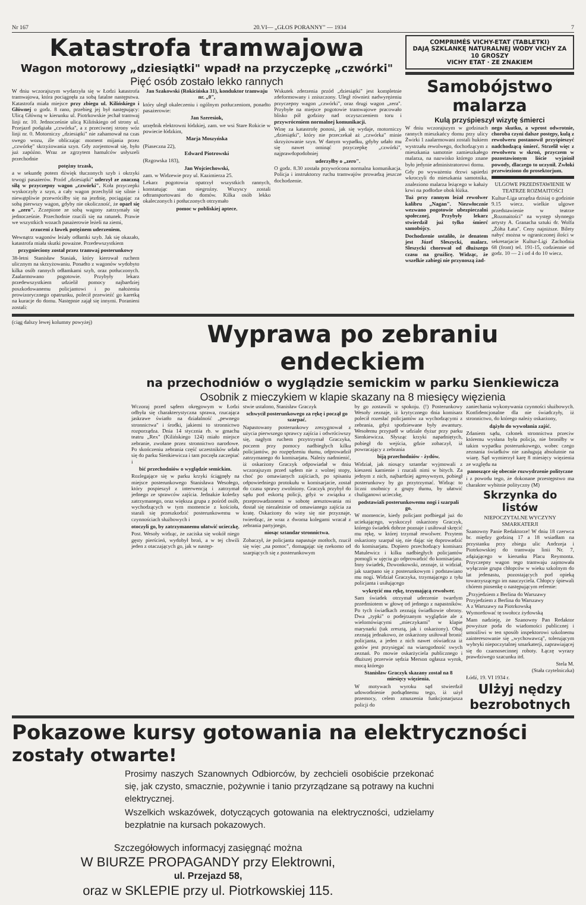Nr 167 20.VI— „GŁOS PORANNY" — 1934 7
Katastrofa tramwajowa
Wagon motorowy „dziesiątki" wpadł na przyczepkę „czwórki"
Pięć osób zostało lekko rannych
W dniu wczorajszym wydarzyła się w Łodzi katastrofa tramwajowa, która pociągnęła za sobą fatalne następstwa. Katastrofa miała miejsce przy zbiegu ul. Kilińskiego i Głównej o godz. 8 rano, przebieg jej był następujący: Ulicą Główną w kierunku ul. Piotrkowskie jechał tramwaj linji nr. 10. Jednocześnie ulicą Kilińskiego od strony ul. Przejazd podążała „czwórka", a z przeciwnej strony wóz linji nr. 0. Motorniczy „dziesiątki" nie zahamował na czas swego wozu, źle obliczając moment mijania przez „czwórkę" skrzyżowania szyn. Gdy zorjentował się, było już zapóźno. Wraz ze zgrzytem hamulców usłyszeli przechodnie
potężny trzask,
a w sekundę potem dźwięk tłuczonych szyb i okrzyki trwogi pasażerów. Przód „dziesiątki" uderzył ze znaczną siłą w przyczepny wagon „czwórki". Koła przyczepki wyskoczyły z szyn, a cały wagon przechylił się silnie i niewątpliwie przewróciłby się na jezdnię, pociągając za sobą pierwszy wagon, gdyby nie okoliczność, że oparł się o „zero". Zczepione ze sobą wagony zatrzymały się jednocześnie. Przechodnie rzucili się na ratunek. Prawie we wszystkich wozach pasażerowie leżeli na ziemi,
zrzuceni z ławek potężnem uderzeniem.
Wewnątrz wagonów leżały odłamki szyb. Jak się okazało, katastrofa miała skutki poważne. Przedewszystkiem
przygnieciony został przez tramwaj posterunkowy
38-letni Stanisław Stasiak, który kierował ruchem ulicznym na skrzyżowaniu. Ponadto z wagonów wydobyto kilka osób rannych odłamkami szyb, oraz potłuczonych. Zaalarmowano pogotowie. Przybyły lekarz przedewszystkiem udzielił pomocy najbardziej poszkodowanemu policjantowi i po nałożeniu prowizorycznego opatrunku, polecił przewieźć go karetką na kuracje do domu. Następnie zajął się innymi. Poranieni zostali:
Jan Szakowski (Rokicińska 31), konduktor tramwaju nr. „0",
który uległ okaleczeniu i ogólnym potłuczeniom, ponadto pasażerowie:
Jan Szeresiok,
urzędnik elektrowni łódzkiej, zam. we wsi Stare Rokicie w powiecie łódzkim,
Marja Moszyńska
(Piaseczna 22),
Edward Piotrowski
(Rzgowska 183),
Jan Wojciechowski,
zam. w Widzewie przy ul. Kazimierza 25.
Lekarz pogotowia opatrzył wszystkich rannych, konstatując stan niegroźny. Wszyscy zostali odtransportowani do domów. Kilka osób lekko okaleczonych i potłuczonych otrzymało
pomoc w pobliskiej aptece.
Wskutek zderzenia przód „dziesiątki" jest kompletnie zdeformowany i zniszczony. Uległ również nadwyrężeniu przyczepny wagon „czwórki", oraz drugi wagon „zera". Przybyłe na miejsce pogotowie tramwajowe pracowało blisko pół godziny nad oczyszczeniem toru i przywróceniem normalnej komunikacji.
Winę za katastrofę ponosi, jak się wydaje, motorniczy „dziesiątki", który nie przeczekał aż „czwórka" minie skrzyżowanie szyn. W danym wypadku, gdyby udało mu się nawet ominąć przyczepkę „czwórki", najprawdopodobniej
uderzyłby o „zero".
O godz. 8.30 została przywrócona normalna komunikacja. Policja i instruktorzy ruchu tramwajów prowadzą jeszcze dochodzenie.
COMPRIMÉS VICHY-ETAT (TABLETKI)
DAJĄ SZKLANKĘ NATURALNEJ WODY VICHY ZA 10 GROSZY
VICHY ETAT · ZE ZNAKIEM
Samobójstwo malarza
Kulą przyśpieszył wizytę śmierci
W dniu wczorajszym w godzinach rannych mieszkańcy domu przy ulicy Żwirki 1 zaalarmowani zostali hukiem wystrzału rewolwego, dochodzącym z mieszkania samotnie zamieszkałego malarza, na nazwisko którego znane było jedynie administratorowi domu.
Gdy po wyważeniu drzwi sąsiedzi wkroczyli do mieszkania samotnika, znaleziono malarza leżącego w kałuży krwi na podłodze obok łóżka.
Tuż przy rannym leżał rewolwer kalibru „Nagan". Niezwłocznie wezwano pogotowie ubezpieczalni społecznej. Przybyły lekarz stwierdził już tylko śmierć samobójcy.
Dochodzenie ustaliło, że denatem jest Józef Sleszycki, malarz. Sleszycki chorował od dłuższego czasu na gruźlicę. Widząc, że wszelkie zabiegi nie przynoszą żad-
nego skutku, a wprost odwrotnie, choroba czyni dalsze postępy, kulą z rewolweru postanowił przyśpieszyć nadchodzącą śmierć. Strzelił więc z rewolweru w skroń, przyczem w pozostawionym liście wyjaśnił powody, dlaczego to uczynił. Zwłoki przewieziono do prosektorjum.
ULGOWE PRZEDSTAWIENIE W TEATRZE ROZMAITOŚCI
Kultur-Liga urządza dzisiaj o godzinie 9.15 wiecz. wielkie ulgowe przedstawienie w teatrze „Rozmaitości" na występ słynnego artysty A. Granacha sztuki dr. Wolfa „Żółta Łata". Ceny najniższe. Bilety nabyć można w ograniczonej ilości w sekretarjacie Kultur-Ligi Zachodnia 68 (front) tel. 191-15, codziennie od godz. 10 — 2 i od 4 do 10 wiecz.
(ciąg dalszy lewej kolumny powyżej)
Wyprawa po zebraniu endeckiem
na przechodniów o wyglądzie semickim w parku Sienkiewicza
Osobnik z mieczykiem w klapie skazany na 8 miesięcy więzienia
Wczoraj przed sądem okręgowym w Łodzi odbyła się charakterystyczna sprawa, rzucająca jaskrawe światło na działalność „pewnego stronnictwa" i środki, jakiemi to stronnictwo rozporządza. Dnia 14 stycznia rb. w gmachu teatru „Rex" (Kilińskiego 124) miało miejsce zebranie, zwołane przez stronnictwo narodowe. Po skończeniu zebrania część uczestników udała się do parku Sienkiewicza i tam poczęła zaczepiać i
bić przechodniów o wyglądzie semickim.
Rozlegające się w parku krzyki ściągnęły na miejsce posterunkowego Stanisława Wesołego, który pospieszył z interwencją i zatrzymał jednego ze sprawców zajścia. Jednakże koledzy zatrzymanego, oraz większa grupa z pośród osób, wychodzących w tym momencie z kościoła, starali się przeszkodzić posterunkowemu w czynnościach służbowych i
otoczyli go, by zatrzymanemu ułatwić ucieczkę.
Post. Wesoły widząc, że zaciska się wokół niego gęsty pierścień, wydobył broń, a w tej chwili jeden z otaczających go, jak w następ-
stwie ustalono, Stanisław Graczyk
schwycił posterunkowego za rękę i począł go szarpać.
Napastowany posterunkowy zrezygnował z użycia pierwszego sprawcy zajścia i odwróciwszy się, nagłym ruchem przytrzymał Graczyka, poczem przy pomocy nadbiegłych kilku policjantów, po rozpędzeniu tłumu, odprowadził zatrzymanego do komisarjatu. Należy nadmienić, iż oskarżony Graczyk odpowiadał w dniu wczorajszym przed sądem nie z wolnej stopy, choć po omawianych zajściach, po spisaniu odpowiedniego protokułu w komisarjacie, został do czasu sprawy zwolniony. Graczyk przybył do sądu pod eskortą policji, gdyż w związku z przeprowadzonemi w sobotę aresztowania mi dostał się niezależnie od omawianego zajścia za kratę. Oskarżony do winy się nie przyznaje, twierdząc, że wraz z dwoma kolegami wracał z zebrania partyjnego,
niosąc sztandar stronnictwa.
Zobaczył, że policjanta napastuje motłoch, rzucił się więc „na pomoc", domagając się rzekomo od szarpiących się z posterunkowym
by go zostawili w spokoju. (!) Posterunkowy Wesoły zeznaje, iż krytycznego dnia komisarz polecił rozesłać policjantów za wychodzącymi z zebrania, gdyż spodziewane były awantury. Wesołemu przypadł w udziale dyżur przy parku Sienkiewicza. Słysząc krzyki napadniętych, pobiegł do wejścia, gdzie zobaczył, iż powracający z zebrania
biją przechodniów - żydów.
Widział, jak niosący sztandar wyjmowali z kieszeni kamienie i rzucali nimi w bitych. Za jednym z nich, najbardziej agresywnym, pobiegł posterunkowy by go przytrzymać. Widząc to liczni osobnicy z grupy tłumu, by ułatwić chuliganowi ucieczkę,
podstawiali posterunkowemu nogi i szarpali go.
W momencie, kiedy policjant podbiegał już do uciekającego, wyskoczył oskarżony Graczyk, którego świadek dobrze poznaje i usiłował skręcić mu rękę, w której trzymał rewolwer. Przytem oskarżony szarpał się, nie dając się doprowadzić do komisarjatu. Dopiero przechodzący komisarz Matulewicz i kilku nadbiegłych policjantów pomogli w ujęciu go odprowadzić do komisarjatu. Inny świadek, Dzwonkowski, zeznaje, iż widział, jak szarpano się z posterunkowym i podstawiano mu nogi. Widział Graczyka, trzymającego z tyłu policjanta i usiłującego
wykręcić mu rękę, trzymającą rewolwer.
Sam świadek otrzymał uderzenie twardym przedmiotem w głowę od jednego z napastników. Po tych świadkach zeznają świadkowie obrony. Dwa „typki" o podejrzanym wyglądzie ale z wielomówiącymi „mieczykami" w klapie marynarki (tak zresztą, jak i oskarżony). Obaj zeznają jednakowo, że oskarżony usiłował bronić policjanta, a jeden z nich nawet oświadcza iż gotów jest przysięgać na wiarogodność swych zeznań. Po mowie oskarżyciela publicznego i dłuższej przerwie sędzia Merson ogłasza wyrok, mocą którego
Stanisław Graczyk skazany został na 8 miesięcy więzienia.
W motywach wyroku sąd stwierdził udowodnienie podsądnemu tego, iż użył przemocy, celem zmuszenia funkcjonarjusza policji do
zaniechania wykonywania czynności służbowych. Konfidencjonalne dla nie świadczyły, iż stronnictwo, do którego należy oskarżony,
dążyło do wywołania zajść.
Zdaniem sądu, członek stronnictwa przeciw któremu wysłana była policja, nie broniłby w takim wypadku posterunkowego, wobec czego zeznania świadków nie zasługują absolutnie na wiarę. Sąd wymierzył karę 8 miesięcy więzienia ze względu na
panoszące się obecnie rozwydrzenie polityczne
i z powodu tego, że dokonane przestępstwo ma charakter wybitnie polityczny (M)
Skrzynka do listów
NIEPOCZYTALNE WYCZYNY SMARKATERJI
Szanowny Panie Redaktorze! W dniu 18 czerwca br. między godziną 17 a 18 wsiadłam na przystanku przy zbiegu ulic Andrzeja i Piotrkowskiej do tramwaju linii Nr. 7, zdążającego w kierunku Placu Reymonta. Przyczepny wagon tego tramwaju zajmowała wyłącznie grupa chłopców w wieku szkolnym do lat jedenastu, pozostających pod opieką towarzyszącego im nauczyciela. Chłopcy śpiewali chórem piosenkę o następującym refrenie:
„Przyjedziem z Berlina do Warszawy
Przyjedziem z Berlina do Warszawy
A z Warszawy na Piotrkowską
Wymordować tę swołocz żydowską
Mam nadzieję, że Szanowny Pan Redaktor powyższe poda do wiadomości publicznej i umożliwi w ten sposób inspektorowi szkolnemu zainteresowanie się „wychowawcą", tolerującym wybryki niepoczytalnej smarkaterji, zaprawiającej się do czarnosecinnej roboty. Łączę wyrazy prawdziwego szacunku itd.
Stela M.
(Stała czytelniczka)
Łódź, 19. VI 1934 r.
Ulżyj nędzy bezrobotnych
Pokazowe kursy gotowania na elektryczności
zostały otwarte!
Prosimy naszych Szanownych Odbiorców, by zechcieli osobiście przekonać się, jak czysto, smacznie, pożywnie i tanio przyrządzane są potrawy na kuchni elektrycznej.
Wszelkich wskazówek, dotyczących gotowania na elektryczności, udzielamy bezpłatnie na kursach pokazowych.
Szczegółowych informacyj zasięgnąć można
W BIURZE PROPAGANDY przy Elektrowni,
ul. Przejazd 58,
oraz w SKLEPIE przy ul. Piotrkowskiej 115.